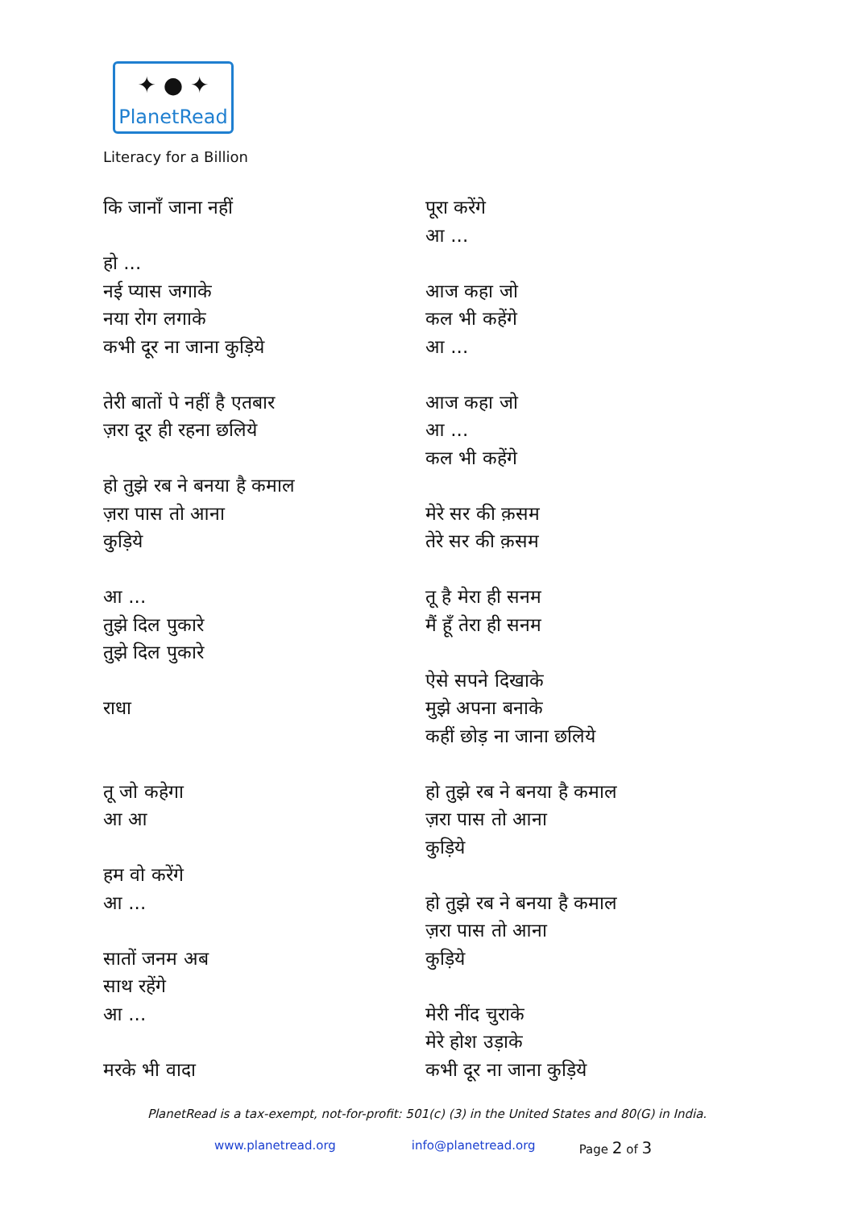✦ ● ✦
PlanetRead
Literacy for a Billion
कि जानाँ जाना नहीं
हो ...
नई प्यास जगाके
नया रोग लगाके
कभी दूर ना जाना कुड़िये
तेरी बातों पे नहीं है एतबार
ज़रा दूर ही रहना छलिये
हो तुझे रब ने बनया है कमाल
ज़रा पास तो आना
कुड़िये
आ ...
तुझे दिल पुकारे
तुझे दिल पुकारे
राधा
तू जो कहेगा
आ आ
हम वो करेंगे
आ ...
सातों जनम अब
साथ रहेंगे
आ ...
मरके भी वादा
पूरा करेंगे
आ ...
आज कहा जो
कल भी कहेंगे
आ ...
आज कहा जो
आ ...
कल भी कहेंगे
मेरे सर की क़सम
तेरे सर की क़सम
तू है मेरा ही सनम
मैं हूँ तेरा ही सनम
ऐसे सपने दिखाके
मुझे अपना बनाके
कहीं छोड़ ना जाना छलिये
हो तुझे रब ने बनया है कमाल
ज़रा पास तो आना
कुड़िये
हो तुझे रब ने बनया है कमाल
ज़रा पास तो आना
कुड़िये
मेरी नींद चुराके
मेरे होश उड़ाके
कभी दूर ना जाना कुड़िये
PlanetRead is a tax-exempt, not-for-profit: 501(c) (3) in the United States and 80(G) in India.
www.planetread.org info@planetread.org Page 2 of 3